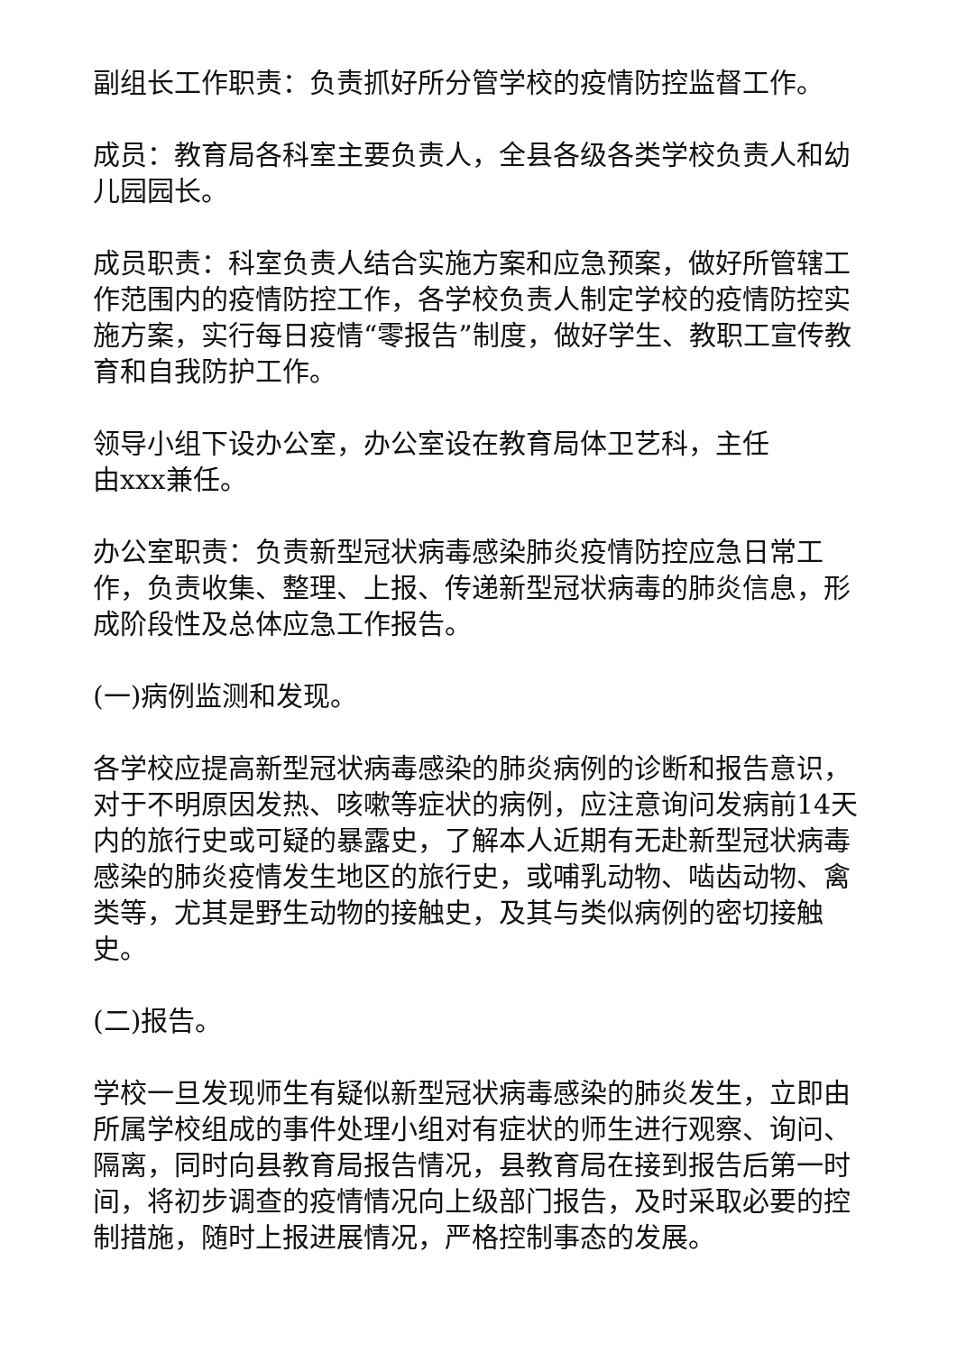副组长工作职责：负责抓好所分管学校的疫情防控监督工作。
成员：教育局各科室主要负责人，全县各级各类学校负责人和幼儿园园长。
成员职责：科室负责人结合实施方案和应急预案，做好所管辖工作范围内的疫情防控工作，各学校负责人制定学校的疫情防控实施方案，实行每日疫情“零报告”制度，做好学生、教职工宣传教育和自我防护工作。
领导小组下设办公室，办公室设在教育局体卫艺科，主任
由xxx兼任。
办公室职责：负责新型冠状病毒感染肺炎疫情防控应急日常工作，负责收集、整理、上报、传递新型冠状病毒的肺炎信息，形成阶段性及总体应急工作报告。
(一)病例监测和发现。
各学校应提高新型冠状病毒感染的肺炎病例的诊断和报告意识，对于不明原因发热、咳嗽等症状的病例，应注意询问发病前14天内的旅行史或可疑的暴露史，了解本人近期有无赴新型冠状病毒感染的肺炎疫情发生地区的旅行史，或哺乳动物、啮齿动物、禽类等，尤其是野生动物的接触史，及其与类似病例的密切接触史。
(二)报告。
学校一旦发现师生有疑似新型冠状病毒感染的肺炎发生，立即由所属学校组成的事件处理小组对有症状的师生进行观察、询问、隔离，同时向县教育局报告情况，县教育局在接到报告后第一时间，将初步调查的疫情情况向上级部门报告，及时采取必要的控制措施，随时上报进展情况，严格控制事态的发展。